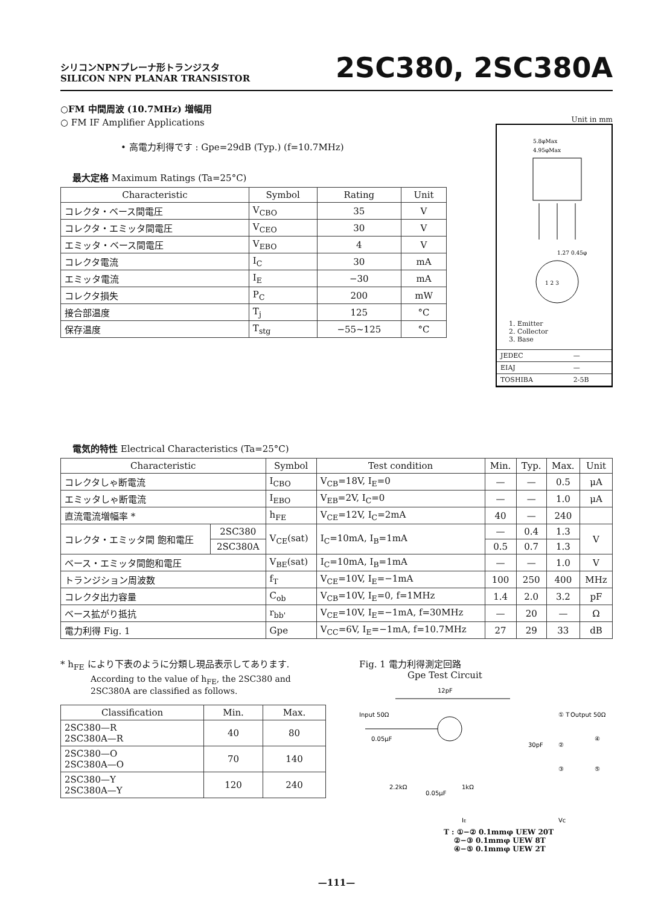シリコンNPNプレーナ形トランジスタ
SILICON NPN PLANAR TRANSISTOR
2SC380, 2SC380A
○FM 中間周波 (10.7MHz) 増幅用
○ FM IF Amplifier Applications
• 高電力利得です : Gpe=29dB (Typ.) (f=10.7MHz)
最大定格 Maximum Ratings (Ta=25°C)
| Characteristic | Symbol | Rating | Unit |
| --- | --- | --- | --- |
| コレクタ・ベース間電圧 | V<sub>CBO</sub> | 35 | V |
| コレクタ・エミッタ間電圧 | V<sub>CEO</sub> | 30 | V |
| エミッタ・ベース間電圧 | V<sub>EBO</sub> | 4 | V |
| コレクタ電流 | I<sub>C</sub> | 30 | mA |
| エミッタ電流 | I<sub>E</sub> | −30 | mA |
| コレクタ損失 | P<sub>C</sub> | 200 | mW |
| 接合部温度 | T<sub>j</sub> | 125 | °C |
| 保存温度 | T<sub>stg</sub> | −55~125 | °C |
Unit in mm
5.8φMax
4.95φMax
1 2 3
1.27 0.45φ
1. Emitter
2. Collector
3. Base
| JEDEC | — |
| EIAJ | — |
| TOSHIBA | 2-5B |
電気的特性 Electrical Characteristics (Ta=25°C)
| Characteristic | | Symbol | Test condition | Min. | Typ. | Max. | Unit |
| --- | --- | --- | --- | --- | --- | --- | --- |
| コレクタしゃ断電流 | | I<sub>CBO</sub> | V<sub>CB</sub>=18V, I<sub>E</sub>=0 | — | — | 0.5 | μA |
| エミッタしゃ断電流 | | I<sub>EBO</sub> | V<sub>EB</sub>=2V, I<sub>C</sub>=0 | — | — | 1.0 | μA |
| 直流電流増幅率 * | | h<sub>FE</sub> | V<sub>CE</sub>=12V, I<sub>C</sub>=2mA | 40 | — | 240 | |
| コレクタ・エミッタ間 飽和電圧 | 2SC380 | V<sub>CE</sub>(sat) | I<sub>C</sub>=10mA, I<sub>B</sub>=1mA | — | 0.4 | 1.3 | V |
| | 2SC380A | | | 0.5 | 0.7 | 1.3 | |
| ベース・エミッタ間飽和電圧 | | V<sub>BE</sub>(sat) | I<sub>C</sub>=10mA, I<sub>B</sub>=1mA | — | — | 1.0 | V |
| トランジション周波数 | | f<sub>T</sub> | V<sub>CE</sub>=10V, I<sub>E</sub>=−1mA | 100 | 250 | 400 | MHz |
| コレクタ出力容量 | | C<sub>ob</sub> | V<sub>CB</sub>=10V, I<sub>E</sub>=0, f=1MHz | 1.4 | 2.0 | 3.2 | pF |
| ベース拡がり抵抗 | | r<sub>bb'</sub> | V<sub>CE</sub>=10V, I<sub>E</sub>=−1mA, f=30MHz | — | 20 | — | Ω |
| 電力利得 Fig. 1 | | Gpe | V<sub>CC</sub>=6V, I<sub>E</sub>=−1mA, f=10.7MHz | 27 | 29 | 33 | dB |
* h<sub>FE</sub> により下表のように分類し現品表示してあります.
According to the value of h<sub>FE</sub>, the 2SC380 and 2SC380A are classified as follows.
| Classification | Min. | Max. |
| --- | --- | --- |
| 2SC380—R 2SC380A—R | 40 | 80 |
| 2SC380—O 2SC380A—O | 70 | 140 |
| 2SC380—Y 2SC380A—Y | 120 | 240 |
Fig. 1 電力利得測定回路
Gpe Test Circuit
12pF
Input 50Ω
Output 50Ω
0.05μF
2.2kΩ
0.05μF
1kΩ
30pF
① T
②
③
④
⑤
IE
Vc
T : ①−② 0.1mmφ UEW 20T
②−③ 0.1mmφ UEW 8T
④−⑤ 0.1mmφ UEW 2T
—111—